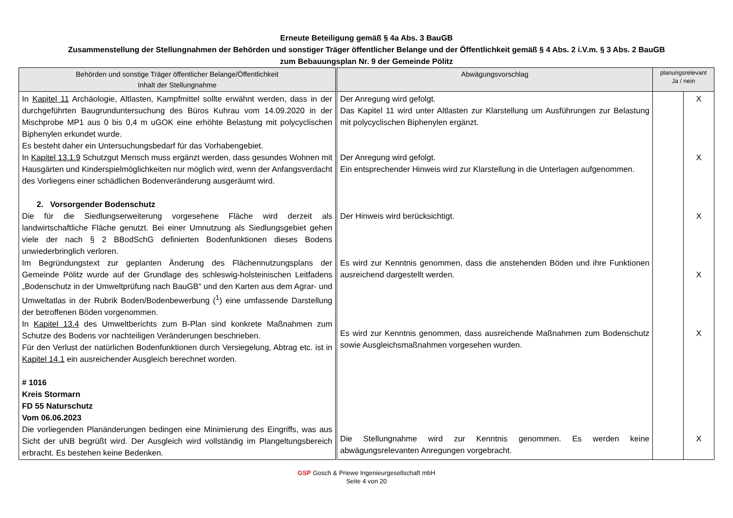Erneute Beteiligung gemäß § 4a Abs. 3 BauGB
Zusammenstellung der Stellungnahmen der Behörden und sonstiger Träger öffentlicher Belange und der Öffentlichkeit gemäß § 4 Abs. 2 i.V.m. § 3 Abs. 2 BauGB
zum Bebauungsplan Nr. 9 der Gemeinde Pölitz
| Behörden und sonstige Träger öffentlicher Belange/Öffentlichkeit Inhalt der Stellungnahme | Abwägungsvorschlag | planungsrelevant Ja / nein | |
| --- | --- | --- | --- |
| In Kapitel 11 Archäologie, Altlasten, Kampfmittel sollte erwähnt werden, dass in der durchgeführten Baugrunduntersuchung des Büros Kuhrau vom 14.09.2020 in der Mischprobe MP1 aus 0 bis 0,4 m uGOK eine erhöhte Belastung mit polycyclischen Biphenylen erkundet wurde. Es besteht daher ein Untersuchungsbedarf für das Vorhabengebiet. In Kapitel 13.1.9 Schutzgut Mensch muss ergänzt werden, dass gesundes Wohnen mit Hausgärten und Kinderspielmöglichkeiten nur möglich wird, wenn der Anfangsverdacht des Vorliegens einer schädlichen Bodenveränderung ausgeräumt wird. 2. Vorsorgender Bodenschutz Die für die Siedlungserweiterung vorgesehene Fläche wird derzeit als landwirtschaftliche Fläche genutzt. Bei einer Umnutzung als Siedlungsgebiet gehen viele der nach § 2 BBodSchG definierten Bodenfunktionen dieses Bodens unwiederbringlich verloren. Im Begründungstext zur geplanten Änderung des Flächennutzungsplans der Gemeinde Pölitz wurde auf der Grundlage des schleswig-holsteinischen Leitfadens „Bodenschutz in der Umweltprüfung nach BauGB“ und den Karten aus dem Agrar- und Umweltatlas in der Rubrik Boden/Bodenbewerbung (<sup>1</sup>) eine umfassende Darstellung der betroffenen Böden vorgenommen. In Kapitel 13.4 des Umweltberichts zum B-Plan sind konkrete Maßnahmen zum Schutze des Bodens vor nachteiligen Veränderungen beschrieben. Für den Verlust der natürlichen Bodenfunktionen durch Versiegelung, Abtrag etc. ist in Kapitel 14.1 ein ausreichender Ausgleich berechnet worden. # 1016 Kreis Stormarn FD 55 Naturschutz Vom 06.06.2023 Die vorliegenden Planänderungen bedingen eine Minimierung des Eingriffs, was aus Sicht der uNB begrüßt wird. Der Ausgleich wird vollständig im Plangeltungsbereich erbracht. Es bestehen keine Bedenken. | Der Anregung wird gefolgt. Das Kapitel 11 wird unter Altlasten zur Klarstellung um Ausführungen zur Belastung mit polycyclischen Biphenylen ergänzt. Der Anregung wird gefolgt. Ein entsprechender Hinweis wird zur Klarstellung in die Unterlagen aufgenommen. Der Hinweis wird berücksichtigt. Es wird zur Kenntnis genommen, dass die anstehenden Böden und ihre Funktionen ausreichend dargestellt werden. Es wird zur Kenntnis genommen, dass ausreichende Maßnahmen zum Bodenschutz sowie Ausgleichsmaßnahmen vorgesehen wurden. Die Stellungnahme wird zur Kenntnis genommen. Es werden keine abwägungsrelevanten Anregungen vorgebracht. | | X X X X X X |
GSP Gosch & Priewe Ingenieurgesellschaft mbH
Seite 4 von 20